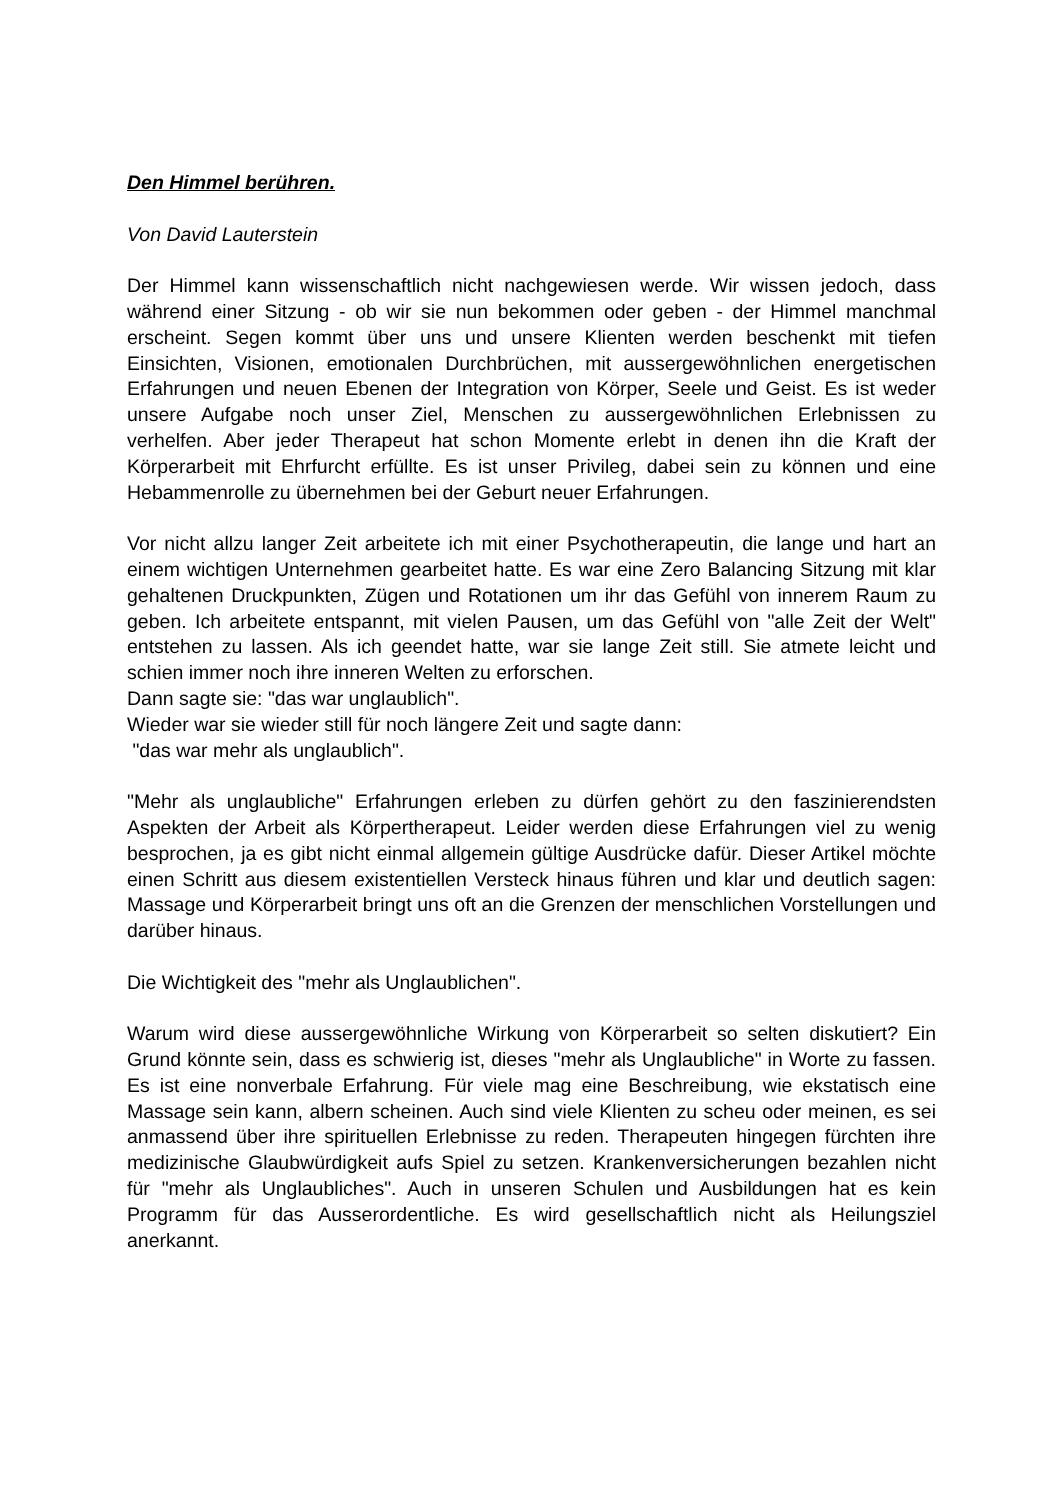Den Himmel berühren.
Von David Lauterstein
Der Himmel kann wissenschaftlich nicht nachgewiesen werde. Wir wissen jedoch, dass während einer Sitzung - ob wir sie nun bekommen oder geben - der Himmel manchmal erscheint. Segen kommt über uns und unsere Klienten werden beschenkt mit tiefen Einsichten, Visionen, emotionalen Durchbrüchen, mit aussergewöhnlichen energetischen Erfahrungen und neuen Ebenen der Integration von Körper, Seele und Geist. Es ist weder unsere Aufgabe noch unser Ziel, Menschen zu aussergewöhnlichen Erlebnissen zu verhelfen. Aber jeder Therapeut hat schon Momente erlebt in denen ihn die Kraft der Körperarbeit mit Ehrfurcht erfüllte. Es ist unser Privileg, dabei sein zu können und eine Hebammenrolle zu übernehmen bei der Geburt neuer Erfahrungen.
Vor nicht allzu langer Zeit arbeitete ich mit einer Psychotherapeutin, die lange und hart an einem wichtigen Unternehmen gearbeitet hatte. Es war eine Zero Balancing Sitzung mit klar gehaltenen Druckpunkten, Zügen und Rotationen um ihr das Gefühl von innerem Raum zu geben. Ich arbeitete entspannt, mit vielen Pausen, um das Gefühl von "alle Zeit der Welt" entstehen zu lassen. Als ich geendet hatte, war sie lange Zeit still. Sie atmete leicht und schien immer noch ihre inneren Welten zu erforschen.
Dann sagte sie: "das war unglaublich".
Wieder war sie wieder still für noch längere Zeit und sagte dann:
"das war mehr als unglaublich".
"Mehr als unglaubliche" Erfahrungen erleben zu dürfen gehört zu den faszinierendsten Aspekten der Arbeit als Körpertherapeut. Leider werden diese Erfahrungen viel zu wenig besprochen, ja es gibt nicht einmal allgemein gültige Ausdrücke dafür. Dieser Artikel möchte einen Schritt aus diesem existentiellen Versteck hinaus führen und klar und deutlich sagen: Massage und Körperarbeit bringt uns oft an die Grenzen der menschlichen Vorstellungen und darüber hinaus.
Die Wichtigkeit des "mehr als Unglaublichen".
Warum wird diese aussergewöhnliche Wirkung von Körperarbeit so selten diskutiert? Ein Grund könnte sein, dass es schwierig ist, dieses "mehr als Unglaubliche" in Worte zu fassen. Es ist eine nonverbale Erfahrung. Für viele mag eine Beschreibung, wie ekstatisch eine Massage sein kann, albern scheinen. Auch sind viele Klienten zu scheu oder meinen, es sei anmassend über ihre spirituellen Erlebnisse zu reden. Therapeuten hingegen fürchten ihre medizinische Glaubwürdigkeit aufs Spiel zu setzen. Krankenversicherungen bezahlen nicht für "mehr als Unglaubliches". Auch in unseren Schulen und Ausbildungen hat es kein Programm für das Ausserordentliche. Es wird gesellschaftlich nicht als Heilungsziel anerkannt.